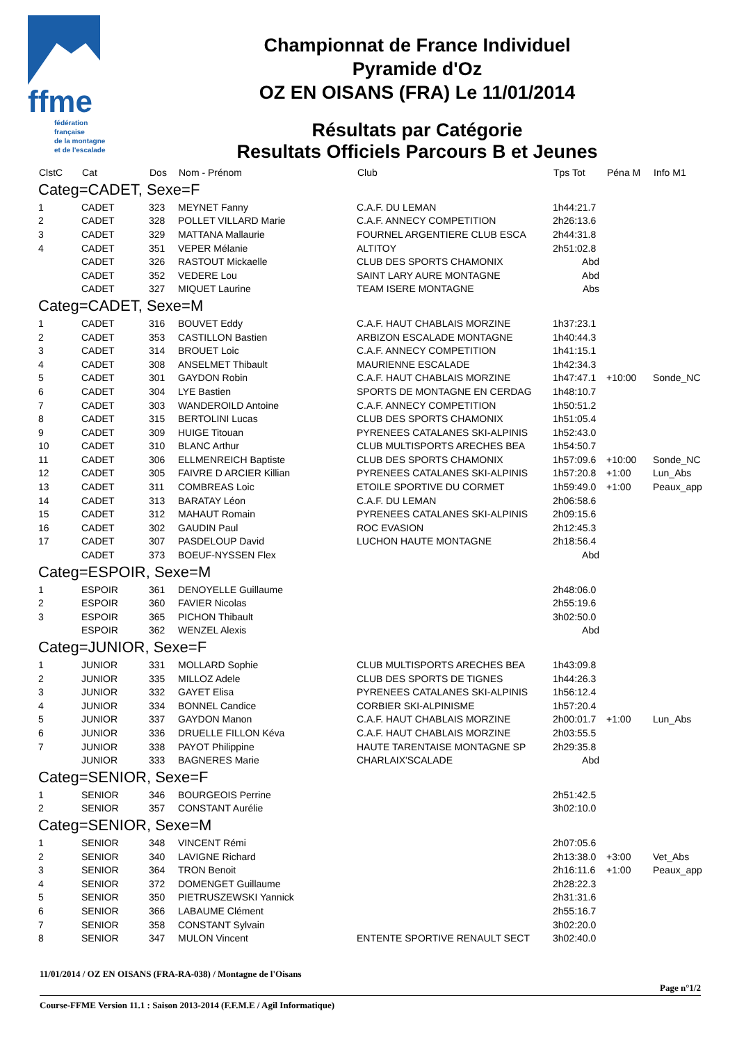ffme
fédération
française
de la montagne
et de l'escalade
Championnat de France Individuel
Pyramide d'Oz
OZ EN OISANS (FRA) Le 11/01/2014
Résultats par Catégorie
Resultats Officiels Parcours B et Jeunes
| ClstC | Cat | Dos | Nom - Prénom | Club | Tps Tot | Péna M | Info M1 |
| --- | --- | --- | --- | --- | --- | --- | --- |
| Categ=CADET, Sexe=F | | | | | | | |
| 1 | CADET | 323 | MEYNET Fanny | C.A.F. DU LEMAN | 1h44:21.7 | | |
| 2 | CADET | 328 | POLLET VILLARD Marie | C.A.F. ANNECY COMPETITION | 2h26:13.6 | | |
| 3 | CADET | 329 | MATTANA Mallaurie | FOURNEL ARGENTIERE CLUB ESCA | 2h44:31.8 | | |
| 4 | CADET | 351 | VEPER Mélanie | ALTITOY | 2h51:02.8 | | |
| | CADET | 326 | RASTOUT Mickaelle | CLUB DES SPORTS CHAMONIX | Abd | | |
| | CADET | 352 | VEDERE Lou | SAINT LARY AURE MONTAGNE | Abd | | |
| | CADET | 327 | MIQUET Laurine | TEAM ISERE MONTAGNE | Abs | | |
| Categ=CADET, Sexe=M | | | | | | | |
| 1 | CADET | 316 | BOUVET Eddy | C.A.F. HAUT CHABLAIS MORZINE | 1h37:23.1 | | |
| 2 | CADET | 353 | CASTILLON Bastien | ARBIZON ESCALADE MONTAGNE | 1h40:44.3 | | |
| 3 | CADET | 314 | BROUET Loic | C.A.F. ANNECY COMPETITION | 1h41:15.1 | | |
| 4 | CADET | 308 | ANSELMET Thibault | MAURIENNE ESCALADE | 1h42:34.3 | | |
| 5 | CADET | 301 | GAYDON Robin | C.A.F. HAUT CHABLAIS MORZINE | 1h47:47.1 | +10:00 | Sonde_NC |
| 6 | CADET | 304 | LYE Bastien | SPORTS DE MONTAGNE EN CERDAG | 1h48:10.7 | | |
| 7 | CADET | 303 | WANDEROILD Antoine | C.A.F. ANNECY COMPETITION | 1h50:51.2 | | |
| 8 | CADET | 315 | BERTOLINI Lucas | CLUB DES SPORTS CHAMONIX | 1h51:05.4 | | |
| 9 | CADET | 309 | HUIGE Titouan | PYRENEES CATALANES SKI-ALPINIS | 1h52:43.0 | | |
| 10 | CADET | 310 | BLANC Arthur | CLUB MULTISPORTS ARECHES BEA | 1h54:50.7 | | |
| 11 | CADET | 306 | ELLMENREICH Baptiste | CLUB DES SPORTS CHAMONIX | 1h57:09.6 | +10:00 | Sonde_NC |
| 12 | CADET | 305 | FAIVRE D ARCIER Killian | PYRENEES CATALANES SKI-ALPINIS | 1h57:20.8 | +1:00 | Lun_Abs |
| 13 | CADET | 311 | COMBREAS Loic | ETOILE SPORTIVE DU CORMET | 1h59:49.0 | +1:00 | Peaux_app |
| 14 | CADET | 313 | BARATAY Léon | C.A.F. DU LEMAN | 2h06:58.6 | | |
| 15 | CADET | 312 | MAHAUT Romain | PYRENEES CATALANES SKI-ALPINIS | 2h09:15.6 | | |
| 16 | CADET | 302 | GAUDIN Paul | ROC EVASION | 2h12:45.3 | | |
| 17 | CADET | 307 | PASDELOUP David | LUCHON HAUTE MONTAGNE | 2h18:56.4 | | |
| | CADET | 373 | BOEUF-NYSSEN Flex | | Abd | | |
| Categ=ESPOIR, Sexe=M | | | | | | | |
| 1 | ESPOIR | 361 | DENOYELLE Guillaume | | 2h48:06.0 | | |
| 2 | ESPOIR | 360 | FAVIER Nicolas | | 2h55:19.6 | | |
| 3 | ESPOIR | 365 | PICHON Thibault | | 3h02:50.0 | | |
| | ESPOIR | 362 | WENZEL Alexis | | Abd | | |
| Categ=JUNIOR, Sexe=F | | | | | | | |
| 1 | JUNIOR | 331 | MOLLARD Sophie | CLUB MULTISPORTS ARECHES BEA | 1h43:09.8 | | |
| 2 | JUNIOR | 335 | MILLOZ Adele | CLUB DES SPORTS DE TIGNES | 1h44:26.3 | | |
| 3 | JUNIOR | 332 | GAYET Elisa | PYRENEES CATALANES SKI-ALPINIS | 1h56:12.4 | | |
| 4 | JUNIOR | 334 | BONNEL Candice | CORBIER SKI-ALPINISME | 1h57:20.4 | | |
| 5 | JUNIOR | 337 | GAYDON Manon | C.A.F. HAUT CHABLAIS MORZINE | 2h00:01.7 | +1:00 | Lun_Abs |
| 6 | JUNIOR | 336 | DRUELLE FILLON Kéva | C.A.F. HAUT CHABLAIS MORZINE | 2h03:55.5 | | |
| 7 | JUNIOR | 338 | PAYOT Philippine | HAUTE TARENTAISE MONTAGNE SP | 2h29:35.8 | | |
| | JUNIOR | 333 | BAGNERES Marie | CHARLAIX'SCALADE | Abd | | |
| Categ=SENIOR, Sexe=F | | | | | | | |
| 1 | SENIOR | 346 | BOURGEOIS Perrine | | 2h51:42.5 | | |
| 2 | SENIOR | 357 | CONSTANT Aurélie | | 3h02:10.0 | | |
| Categ=SENIOR, Sexe=M | | | | | | | |
| 1 | SENIOR | 348 | VINCENT Rémi | | 2h07:05.6 | | |
| 2 | SENIOR | 340 | LAVIGNE Richard | | 2h13:38.0 | +3:00 | Vet_Abs |
| 3 | SENIOR | 364 | TRON Benoit | | 2h16:11.6 | +1:00 | Peaux_app |
| 4 | SENIOR | 372 | DOMENGET Guillaume | | 2h28:22.3 | | |
| 5 | SENIOR | 350 | PIETRUSZEWSKI Yannick | | 2h31:31.6 | | |
| 6 | SENIOR | 366 | LABAUME Clément | | 2h55:16.7 | | |
| 7 | SENIOR | 358 | CONSTANT Sylvain | | 3h02:20.0 | | |
| 8 | SENIOR | 347 | MULON Vincent | ENTENTE SPORTIVE RENAULT SECT | 3h02:40.0 | | |
11/01/2014 / OZ EN OISANS (FRA-RA-038) / Montagne de l'Oisans
Page n°1/2
Course-FFME Version 11.1 : Saison 2013-2014 (F.F.M.E / Agil Informatique)